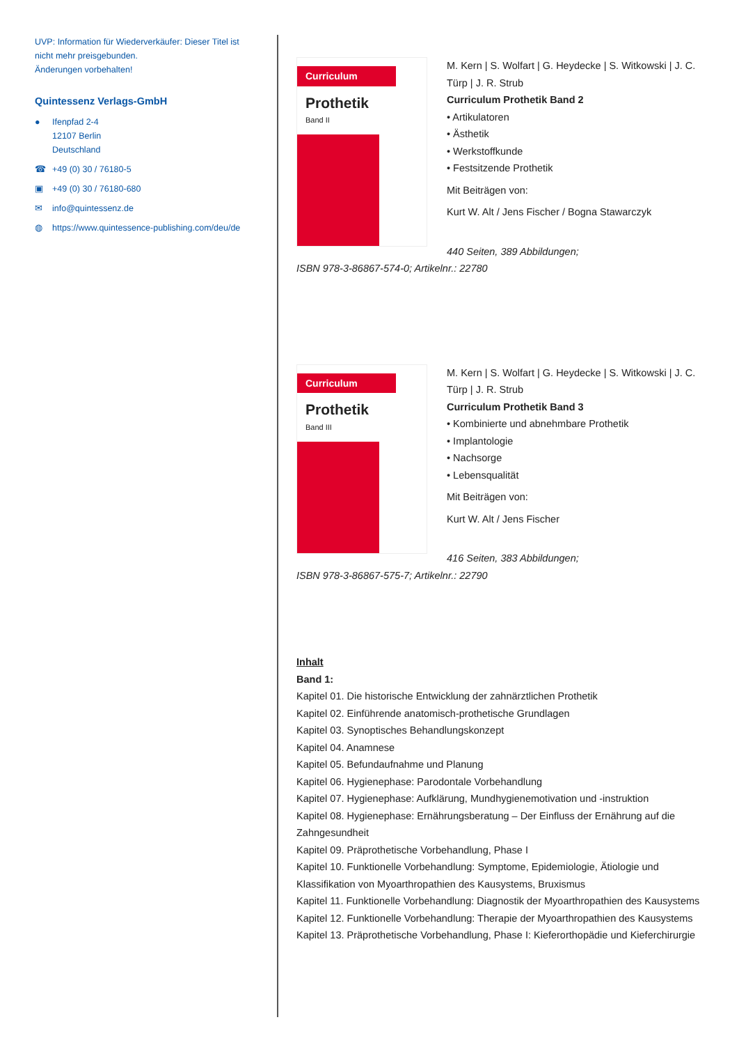UVP: Information für Wiederverkäufer: Dieser Titel ist nicht mehr preisgebunden.
Änderungen vorbehalten!
Quintessenz Verlags-GmbH
● Ifenpfad 2-4
12107 Berlin
Deutschland
☎ +49 (0) 30 / 76180-5
▣ +49 (0) 30 / 76180-680
✉ info@quintessenz.de
◍ https://www.quintessence-publishing.com/deu/de
Curriculum
Prothetik
Band II
M. Kern | S. Wolfart | G. Heydecke | S. Witkowski | J. C. Türp | J. R. Strub
Curriculum Prothetik Band 2
• Artikulatoren
• Ästhetik
• Werkstoffkunde
• Festsitzende Prothetik
Mit Beiträgen von:
Kurt W. Alt / Jens Fischer / Bogna Stawarczyk
440 Seiten, 389 Abbildungen;
ISBN 978-3-86867-574-0; Artikelnr.: 22780
Curriculum
Prothetik
Band III
M. Kern | S. Wolfart | G. Heydecke | S. Witkowski | J. C. Türp | J. R. Strub
Curriculum Prothetik Band 3
• Kombinierte und abnehmbare Prothetik
• Implantologie
• Nachsorge
• Lebensqualität
Mit Beiträgen von:
Kurt W. Alt / Jens Fischer
416 Seiten, 383 Abbildungen;
ISBN 978-3-86867-575-7; Artikelnr.: 22790
Inhalt
Band 1:
Kapitel 01. Die historische Entwicklung der zahnärztlichen Prothetik
Kapitel 02. Einführende anatomisch-prothetische Grundlagen
Kapitel 03. Synoptisches Behandlungskonzept
Kapitel 04. Anamnese
Kapitel 05. Befundaufnahme und Planung
Kapitel 06. Hygienephase: Parodontale Vorbehandlung
Kapitel 07. Hygienephase: Aufklärung, Mundhygienemotivation und -instruktion
Kapitel 08. Hygienephase: Ernährungsberatung – Der Einfluss der Ernährung auf die Zahngesundheit
Kapitel 09. Präprothetische Vorbehandlung, Phase I
Kapitel 10. Funktionelle Vorbehandlung: Symptome, Epidemiologie, Ätiologie und Klassifikation von Myoarthropathien des Kausystems, Bruxismus
Kapitel 11. Funktionelle Vorbehandlung: Diagnostik der Myoarthropathien des Kausystems
Kapitel 12. Funktionelle Vorbehandlung: Therapie der Myoarthropathien des Kausystems
Kapitel 13. Präprothetische Vorbehandlung, Phase I: Kieferorthopädie und Kieferchirurgie